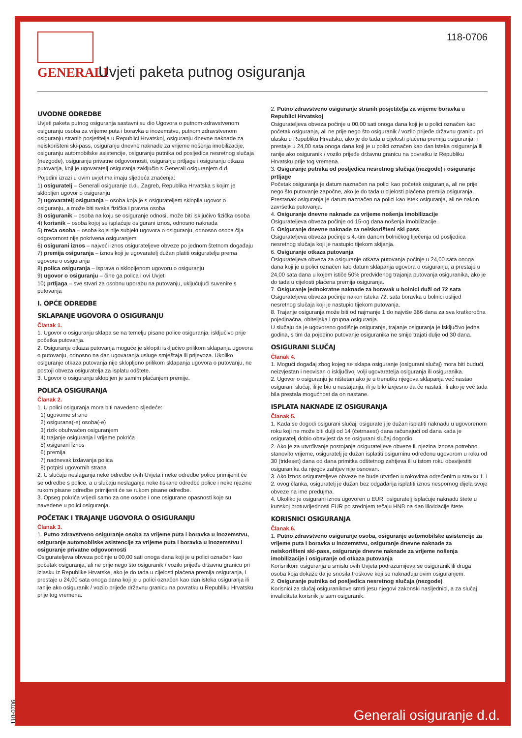GENERALI
Uvjeti paketa putnog osiguranja
118-0706
UVODNE ODREDBE
Uvjeti paketa putnog osiguranja sastavni su dio Ugovora o putnom-zdravstvenom osiguranju osoba za vrijeme puta i boravka u inozemstvu, putnom zdravstvenom osiguranju stranih posjetitelja u Republici Hrvatskoj, osiguranju dnevne naknade za neiskorišteni ski-pass, osiguranju dnevne naknade za vrijeme nošenja imobilizacije, osiguranju automobilske asistencije, osiguranju putnika od posljedica nesretnog slučaja (nezgode), osiguranju privatne odgovornosti, osiguranju prtljage i osiguranju otkaza putovanja, koji je ugovaratelj osiguranja zaključio s Generali osiguranjem d.d.
Pojedini izrazi u ovim uvjetima imaju sljedeća značenja:
1) osiguratelj – Generali osiguranje d.d., Zagreb, Republika Hrvatska s kojim je sklopljen ugovor o osiguranju
2) ugovaratelj osiguranja – osoba koja je s osigurateljem sklopila ugovor o osiguranju, a može biti svaka fizička i pravna osoba
3) osiguranik – osoba na koju se osiguranje odnosi, može biti isključivo fizička osoba
4) korisnik – osoba kojoj se isplaćuje osigurani iznos, odnosno naknada
5) treća osoba – osoba koja nije subjekt ugovora o osiguranju, odnosno osoba čija odgovornost nije pokrivena osiguranjem
6) osigurani iznos – najveći iznos osigurateljeve obveze po jednom štetnom događaju
7) premija osiguranja – iznos koji je ugovaratelj dužan platiti osiguratelju prema ugovoru o osiguranju
8) polica osiguranja – isprava o sklopljenom ugovoru o osiguranju
9) ugovor o osiguranju – čine ga polica i ovi Uvjeti
10) prtljaga – sve stvari za osobnu uporabu na putovanju, uključujući suvenire s putovanja
I. OPĆE ODREDBE
SKLAPANJE UGOVORA O OSIGURANJU
Članak 1.
1. Ugovor o osiguranju sklapa se na temelju pisane police osiguranja, isključivo prije početka putovanja.
2. Osiguranje otkaza putovanja moguće je sklopiti isključivo prilikom sklapanja ugovora o putovanju, odnosno na dan ugovaranja usluge smještaja ili prijevoza. Ukoliko osiguranje otkaza putovanja nije sklopljeno prilikom sklapanja ugovora o putovanju, ne postoji obveza osiguratelja za isplatu odštete.
3. Ugovor o osiguranju sklopljen je samim plaćanjem premije.
POLICA OSIGURANJA
Članak 2.
1. U polici osiguranja mora biti navedeno sljedeće:
1) ugovorne strane
2) osigurana(-e) osoba(-e)
3) rizik obuhvaćen osiguranjem
4) trajanje osiguranja i vrijeme pokrića
5) osigurani iznos
6) premija
7) nadnevak izdavanja polica
8) potpisi ugovornih strana
2. U slučaju neslaganja neke odredbe ovih Uvjeta i neke odredbe police primijenit će se odredbe s police, a u slučaju neslaganja neke tiskane odredbe police i neke njezine rukom pisane odredbe primijenit će se rukom pisane odredbe.
3. Opseg pokrića vrijedi samo za one osobe i one osigurane opasnosti koje su navedene u polici osiguranja.
POČETAK I TRAJANJE UGOVORA O OSIGURANJU
Članak 3.
1. Putno zdravstveno osiguranje osoba za vrijeme puta i boravka u inozemstvu, osiguranje automobilske asistencije za vrijeme puta i boravka u inozemstvu i osiguranje privatne odgovornosti
Osigurateljeva obveza počinje u 00,00 sati onoga dana koji je u polici označen kao početak osiguranja, ali ne prije nego što osiguranik / vozilo prijeđe državnu granicu pri izlasku iz Republike Hrvatske, ako je do tada u cijelosti plaćena premija osiguranja, i prestaje u 24,00 sata onoga dana koji je u polici označen kao dan isteka osiguranja ili ranije ako osiguranik / vozilo prijeđe državnu granicu na povratku u Republiku Hrvatsku prije tog vremena.
2. Putno zdravstveno osiguranje stranih posjetitelja za vrijeme boravka u Republici Hrvatskoj
Osigurateljeva obveza počinje u 00,00 sati onoga dana koji je u polici označen kao početak osiguranja, ali ne prije nego što osiguranik / vozilo prijeđe državnu granicu pri ulasku u Republiku Hrvatsku, ako je do tada u cijelosti plaćena premija osiguranja, i prestaje u 24,00 sata onoga dana koji je u polici označen kao dan isteka osiguranja ili ranije ako osiguranik / vozilo prijeđe državnu granicu na povratku iz Republiku Hrvatsku prije tog vremena.
3. Osiguranje putnika od posljedica nesretnog slučaja (nezgode) i osiguranje prtljage
Početak osiguranja je datum naznačen na polici kao početak osiguranja, ali ne prije nego što putovanje započne, ako je do tada u cijelosti plaćena premija osiguranja. Prestanak osiguranja je datum naznačen na polici kao istek osiguranja, ali ne nakon završetka putovanja.
4. Osiguranje dnevne naknade za vrijeme nošenja imobilizacije
Osigurateljeva obveza počinje od 15-og dana nošenja imobilizacije.
5. Osiguranje dnevne naknade za neiskorišteni ski pass
Osigurateljeva obveza počinje s 4.-tim danom bolničkog liječenja od posljedica nesretnog slučaja koji je nastupio tijekom skijanja.
6. Osiguranje otkaza putovanja
Osigurateljeva obveza za osiguranje otkaza putovanja počinje u 24,00 sata onoga dana koji je u polici označen kao datum sklapanja ugovora o osiguranju, a prestaje u 24,00 sata dana u kojem ističe 50% predviđenog trajanja putovanja osiguranika, ako je do tada u cijelosti plaćena premija osiguranja.
7. Osiguranje jednokratne naknade za boravak u bolnici duži od 72 sata
Osigurateljeva obveza počinje nakon isteka 72. sata boravka u bolnici uslijed nesretnog slučaja koji je nastupio tijekom putovanja.
8. Trajanje osiguranja može biti od najmanje 1 do najviše 366 dana za sva kratkoročna pojedinačna, obiteljska i grupna osiguranja.
U slučaju da je ugovoreno godišnje osiguranje, trajanje osiguranja je isključivo jedna godina, s tim da pojedino putovanje osiguranika ne smije trajati dulje od 30 dana.
OSIGURANI SLUČAJ
Članak 4.
1. Mogući događaj zbog kojeg se sklapa osiguranje (osigurani slučaj) mora biti budući, neizvjestan i neovisan o isključivoj volji ugovaratelja osiguranja ili osiguranika.
2. Ugovor o osiguranju je ništetan ako je u trenutku njegova sklapanja već nastao osigurani slučaj, ili je bio u nastajanju, ili je bilo izvjesno da će nastati, ili ako je već tada bila prestala mogućnost da on nastane.
ISPLATA NAKNADE IZ OSIGURANJA
Članak 5.
1. Kada se dogodi osigurani slučaj, osiguratelj je dužan isplatiti naknadu u ugovorenom roku koji ne može biti dulji od 14 (četrnaest) dana računajući od dana kada je osiguratelj dobio obavijest da se osigurani slučaj dogodio.
2. Ako je za utvrđivanje postojanja osigurateljeve obveze ili njezina iznosa potrebno stanovito vrijeme, osiguratelj je dužan isplatiti osigurninu određenu ugovorom u roku od 30 (trideset) dana od dana primitka odštetnog zahtjeva ili u istom roku obavijestiti osiguranika da njegov zahtjev nije osnovan.
3. Ako iznos osigurateljeve obveze ne bude utvrđen u rokovima određenim u stavku 1. i 2. ovog članka, osiguratelj je dužan bez odgađanja isplatiti iznos nespornog dijela svoje obveze na ime predujma.
4. Ukoliko je osigurani iznos ugovoren u EUR, osiguratelj isplaćuje naknadu štete u kunskoj protuvrijednosti EUR po srednjem tečaju HNB na dan likvidacije štete.
KORISNICI OSIGURANJA
Članak 6.
1. Putno zdravstveno osiguranje osoba, osiguranje automobilske asistencije za vrijeme puta i boravka u inozemstvu, osiguranje dnevne naknade za neiskorišteni ski-pass, osiguranje dnevne naknade za vrijeme nošenja imobilizacije i osiguranje od otkaza putovanja
Korisnikom osiguranja u smislu ovih Uvjeta podrazumijeva se osiguranik ili druga osoba koja dokaže da je snosila troškove koji se naknađuju ovim osiguranjem.
2. Osiguranje putnika od posljedica nesretnog slučaja (nezgode)
Korisnici za slučaj osiguranikove smrti jesu njegovi zakonski nasljednici, a za slučaj invaliditeta korisnik je sam osiguranik.
Generali osiguranje d.d. 118-0706